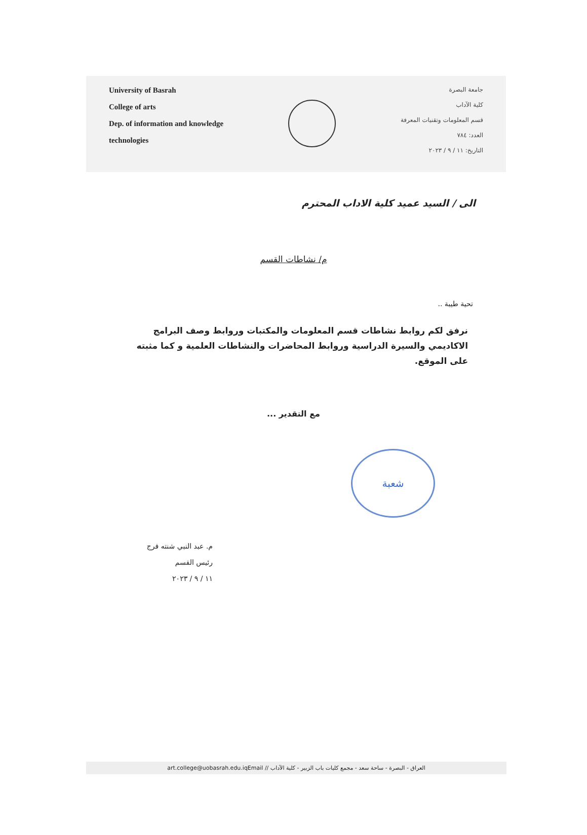University of Basrah
College of arts
Dep. of information and knowledge
technologies
جامعة البصرة
كلية الآداب
قسم المعلومات وتقنيات المعرفة
العدد: ٧٨٤
التاريخ: ١١ / ٩ / ٢٠٢٣
الى / السيد عميد كلية الاداب المحترم
م/ نشاطات القسم
تحية طيبة ..
نرفق لكم روابط نشاطات قسم المعلومات والمكتبات وروابط وصف البرامج الاكاديمي والسيرة الدراسية وروابط المحاضرات والنشاطات العلمية و كما مثبته على الموقع.
مع التقدير ...
شعبة
م. عبد النبي شنته فرج
رئيس القسم
١١ / ٩ / ٢٠٢٣
art.college@uobasrah.edu.iqEmail // العراق - البصرة - ساحة سعد - مجمع كليات باب الزبير - كلية الآداب